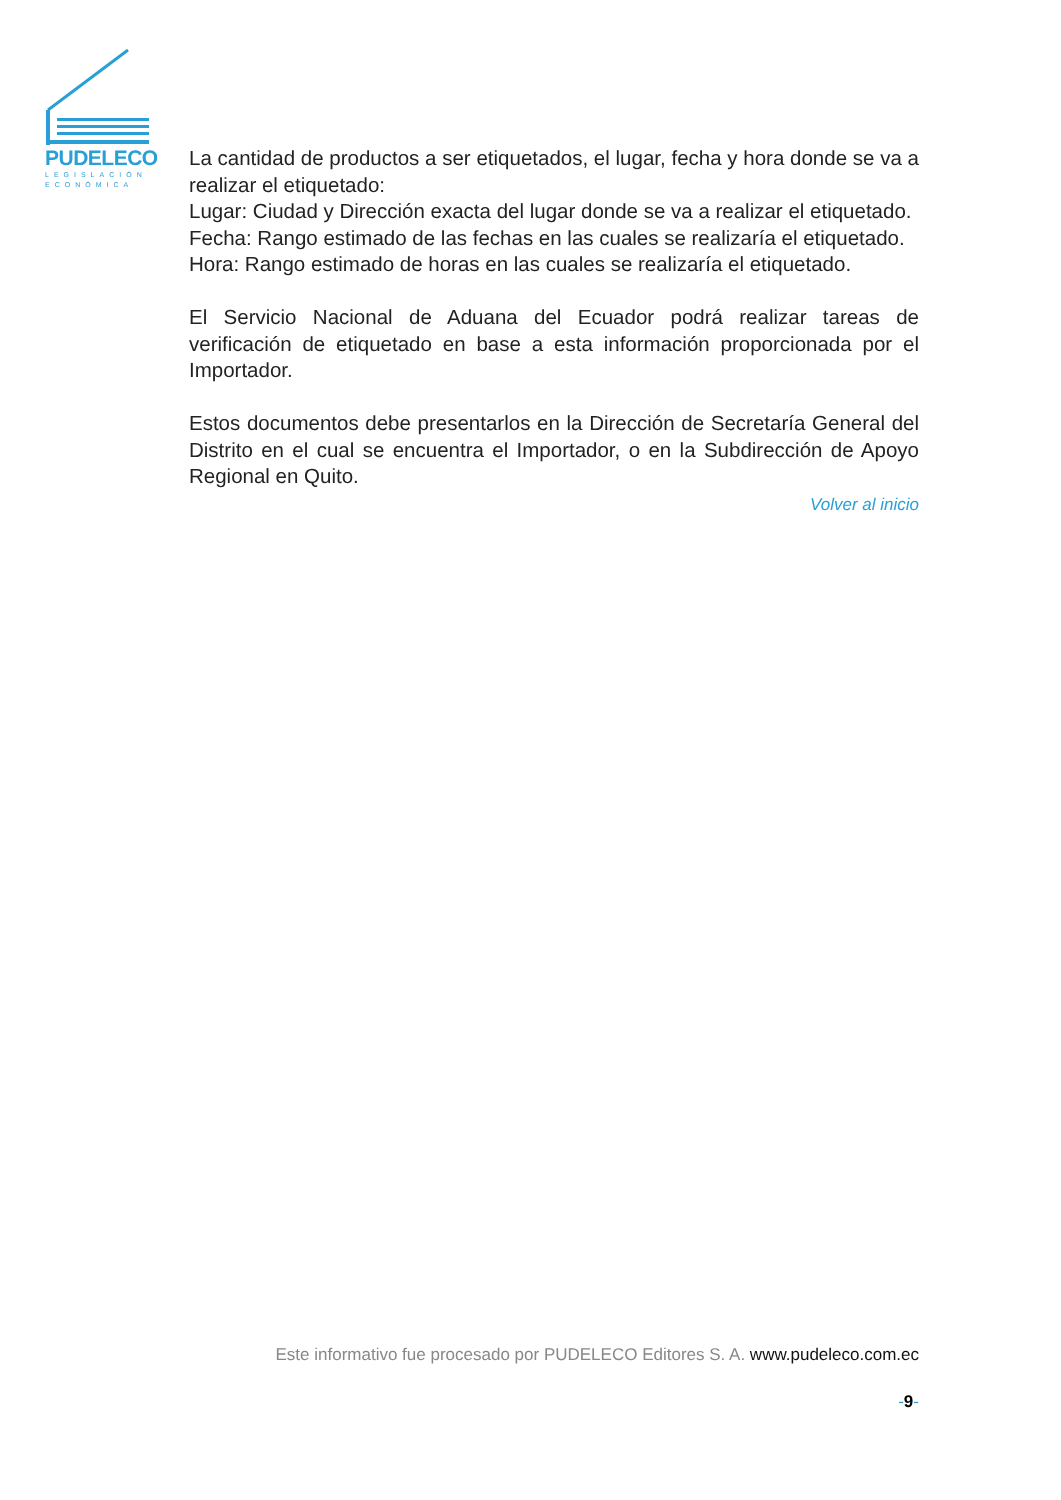PUDELECO
LEGISLACIÓN
ECONÓMICA
La cantidad de productos a ser etiquetados, el lugar, fecha y hora donde se va a realizar el etiquetado:
Lugar: Ciudad y Dirección exacta del lugar donde se va a realizar el etiquetado.
Fecha: Rango estimado de las fechas en las cuales se realizaría el etiquetado.
Hora: Rango estimado de horas en las cuales se realizaría el etiquetado.
El Servicio Nacional de Aduana del Ecuador podrá realizar tareas de verificación de etiquetado en base a esta información proporcionada por el Importador.
Estos documentos debe presentarlos en la Dirección de Secretaría General del Distrito en el cual se encuentra el Importador, o en la Subdirección de Apoyo Regional en Quito.
Volver al inicio
Este informativo fue procesado por PUDELECO Editores S. A. www.pudeleco.com.ec
-9-